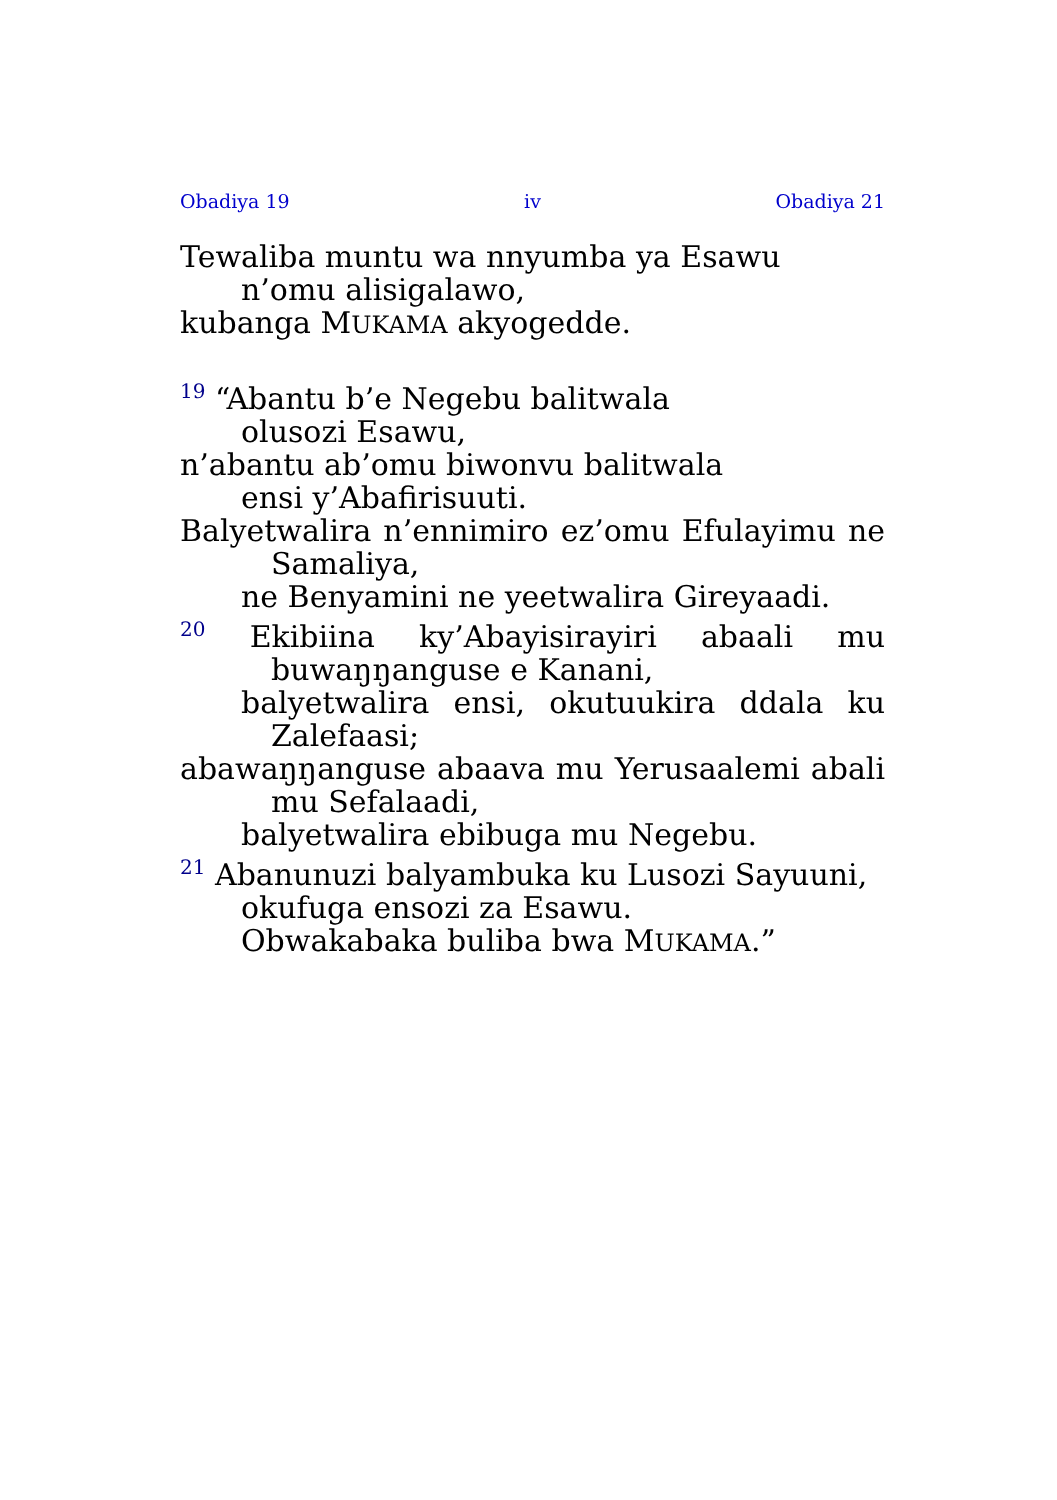Obadiya 19 iv Obadiya 21
Tewaliba muntu wa nnyumba ya Esawu
n’omu alisigalawo,
kubanga MUKAMA akyogedde.
<sup>19</sup> “Abantu b’e Negebu balitwala
olusozi Esawu,
n’abantu ab’omu biwonvu balitwala
ensi y’Abafirisuuti.
Balyetwalira n’ennimiro ez’omu Efulayimu ne Samaliya,
ne Benyamini ne yeetwalira Gireyaadi.
<sup>20</sup> Ekibiina ky’Abayisirayiri abaali mu buwaŋŋanguse e Kanani,
balyetwalira ensi, okutuukira ddala ku Zalefaasi;
abawaŋŋanguse abaava mu Yerusaalemi abali mu Sefalaadi,
balyetwalira ebibuga mu Negebu.
<sup>21</sup> Abanunuzi balyambuka ku Lusozi Sayuuni,
okufuga ensozi za Esawu.
Obwakabaka buliba bwa MUKAMA.”